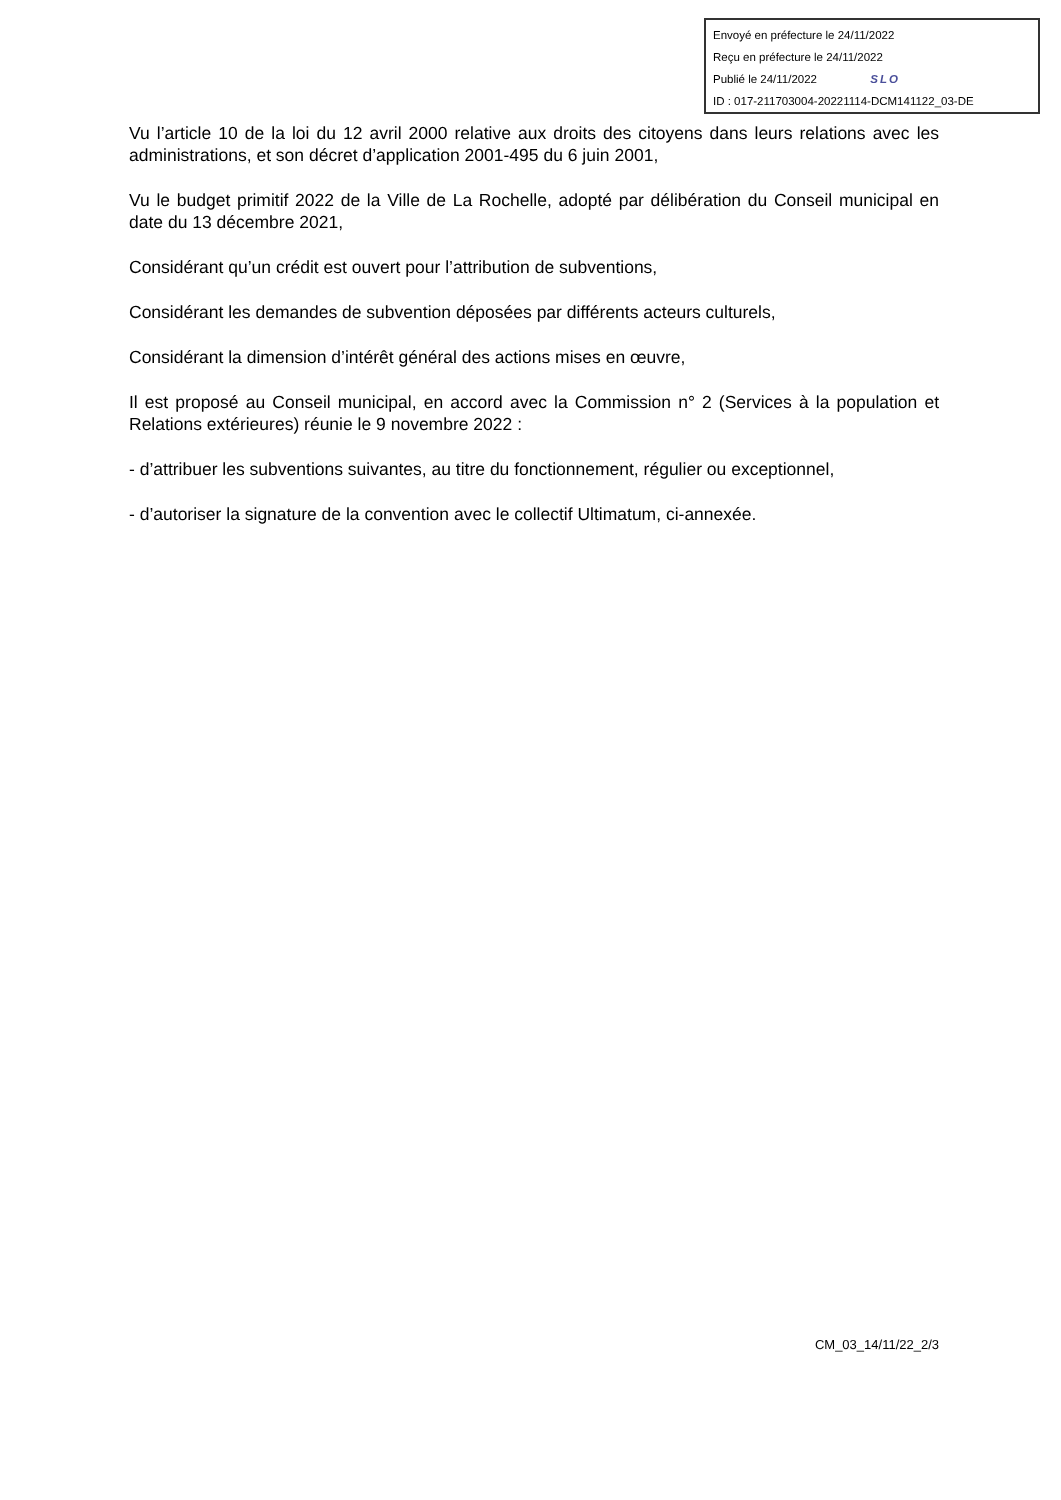Envoyé en préfecture le 24/11/2022
Reçu en préfecture le 24/11/2022
Publié le 24/11/2022 SLO
ID : 017-211703004-20221114-DCM141122_03-DE
Vu l’article 10 de la loi du 12 avril 2000 relative aux droits des citoyens dans leurs relations avec les administrations, et son décret d’application 2001-495 du 6 juin 2001,
Vu le budget primitif 2022 de la Ville de La Rochelle, adopté par délibération du Conseil municipal en date du 13 décembre 2021,
Considérant qu’un crédit est ouvert pour l’attribution de subventions,
Considérant les demandes de subvention déposées par différents acteurs culturels,
Considérant la dimension d’intérêt général des actions mises en œuvre,
Il est proposé au Conseil municipal, en accord avec la Commission n° 2 (Services à la population et Relations extérieures) réunie le 9 novembre 2022 :
- d’attribuer les subventions suivantes, au titre du fonctionnement, régulier ou exceptionnel,
- d’autoriser la signature de la convention avec le collectif Ultimatum, ci-annexée.
CM_03_14/11/22_2/3